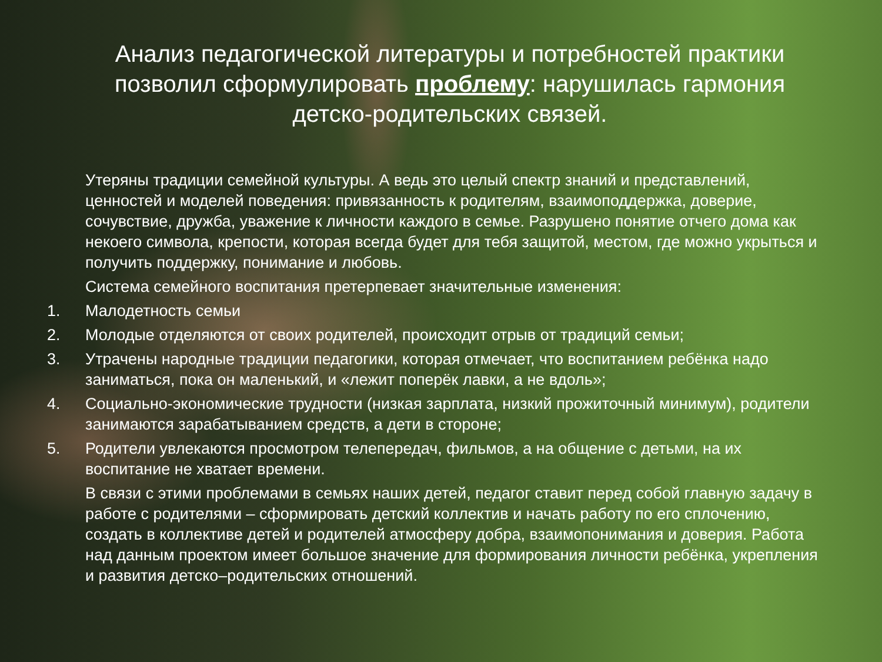Анализ педагогической литературы и потребностей практики позволил сформулировать проблему: нарушилась гармония детско-родительских связей.
Утеряны традиции семейной культуры. А ведь это целый спектр знаний и представлений, ценностей и моделей поведения: привязанность к родителям, взаимоподдержка, доверие, сочувствие, дружба, уважение к личности каждого в семье. Разрушено понятие отчего дома как некоего символа, крепости, которая всегда будет для тебя защитой, местом, где можно укрыться и получить поддержку, понимание и любовь.
Система семейного воспитания претерпевает значительные изменения:
1. Малодетность семьи
2. Молодые отделяются от своих родителей, происходит отрыв от традиций семьи;
3. Утрачены народные традиции педагогики, которая отмечает, что воспитанием ребёнка надо заниматься, пока он маленький, и «лежит поперёк лавки, а не вдоль»;
4. Социально-экономические трудности (низкая зарплата, низкий прожиточный минимум), родители занимаются зарабатыванием средств, а дети в стороне;
5. Родители увлекаются просмотром телепередач, фильмов, а на общение с детьми, на их воспитание не хватает времени.
В связи с этими проблемами в семьях наших детей, педагог ставит перед собой главную задачу в работе с родителями – сформировать детский коллектив и начать работу по его сплочению, создать в коллективе детей и родителей атмосферу добра, взаимопонимания и доверия. Работа над данным проектом имеет большое значение для формирования личности ребёнка, укрепления и развития детско–родительских отношений.